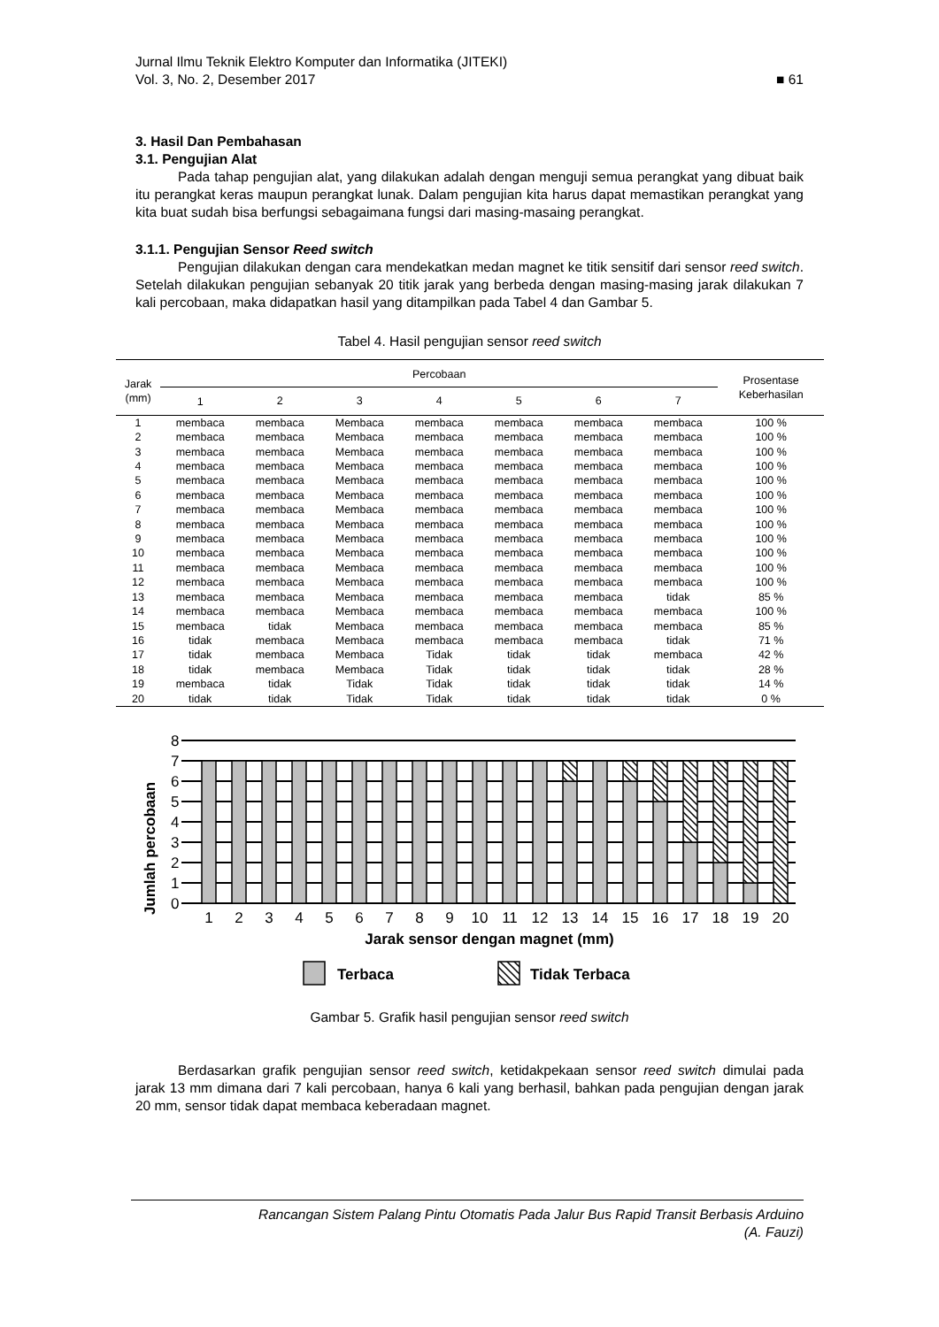Jurnal Ilmu Teknik Elektro Komputer dan Informatika (JITEKI)
Vol. 3, No. 2, Desember 2017 ■ 61
3. Hasil Dan Pembahasan
3.1. Pengujian Alat
Pada tahap pengujian alat, yang dilakukan adalah dengan menguji semua perangkat yang dibuat baik itu perangkat keras maupun perangkat lunak. Dalam pengujian kita harus dapat memastikan perangkat yang kita buat sudah bisa berfungsi sebagaimana fungsi dari masing-masaing perangkat.
3.1.1. Pengujian Sensor Reed switch
Pengujian dilakukan dengan cara mendekatkan medan magnet ke titik sensitif dari sensor reed switch. Setelah dilakukan pengujian sebanyak 20 titik jarak yang berbeda dengan masing-masing jarak dilakukan 7 kali percobaan, maka didapatkan hasil yang ditampilkan pada Tabel 4 dan Gambar 5.
Tabel 4. Hasil pengujian sensor reed switch
| Jarak (mm) | Percobaan | | | | | | | Prosentase Keberhasilan |
| --- | --- | --- | --- | --- | --- | --- | --- | --- |
| | 1 | 2 | 3 | 4 | 5 | 6 | 7 | |
| 1 | membaca | membaca | Membaca | membaca | membaca | membaca | membaca | 100 % |
| 2 | membaca | membaca | Membaca | membaca | membaca | membaca | membaca | 100 % |
| 3 | membaca | membaca | Membaca | membaca | membaca | membaca | membaca | 100 % |
| 4 | membaca | membaca | Membaca | membaca | membaca | membaca | membaca | 100 % |
| 5 | membaca | membaca | Membaca | membaca | membaca | membaca | membaca | 100 % |
| 6 | membaca | membaca | Membaca | membaca | membaca | membaca | membaca | 100 % |
| 7 | membaca | membaca | Membaca | membaca | membaca | membaca | membaca | 100 % |
| 8 | membaca | membaca | Membaca | membaca | membaca | membaca | membaca | 100 % |
| 9 | membaca | membaca | Membaca | membaca | membaca | membaca | membaca | 100 % |
| 10 | membaca | membaca | Membaca | membaca | membaca | membaca | membaca | 100 % |
| 11 | membaca | membaca | Membaca | membaca | membaca | membaca | membaca | 100 % |
| 12 | membaca | membaca | Membaca | membaca | membaca | membaca | membaca | 100 % |
| 13 | membaca | membaca | Membaca | membaca | membaca | membaca | tidak | 85 % |
| 14 | membaca | membaca | Membaca | membaca | membaca | membaca | membaca | 100 % |
| 15 | membaca | tidak | Membaca | membaca | membaca | membaca | membaca | 85 % |
| 16 | tidak | membaca | Membaca | membaca | membaca | membaca | tidak | 71 % |
| 17 | tidak | membaca | Membaca | Tidak | tidak | tidak | membaca | 42 % |
| 18 | tidak | membaca | Membaca | Tidak | tidak | tidak | tidak | 28 % |
| 19 | membaca | tidak | Tidak | Tidak | tidak | tidak | tidak | 14 % |
| 20 | tidak | tidak | Tidak | Tidak | tidak | tidak | tidak | 0 % |
Jumlah percobaan
8
7
6
5
4
3
2
1
0
1
2
3
4
5
6
7
8
9
10
11
12
13
14
15
16
17
18
19
20
Jarak sensor dengan magnet (mm)
Terbaca
Tidak Terbaca
Gambar 5. Grafik hasil pengujian sensor reed switch
Berdasarkan grafik pengujian sensor reed switch, ketidakpekaan sensor reed switch dimulai pada jarak 13 mm dimana dari 7 kali percobaan, hanya 6 kali yang berhasil, bahkan pada pengujian dengan jarak 20 mm, sensor tidak dapat membaca keberadaan magnet.
Rancangan Sistem Palang Pintu Otomatis Pada Jalur Bus Rapid Transit Berbasis Arduino
(A. Fauzi)